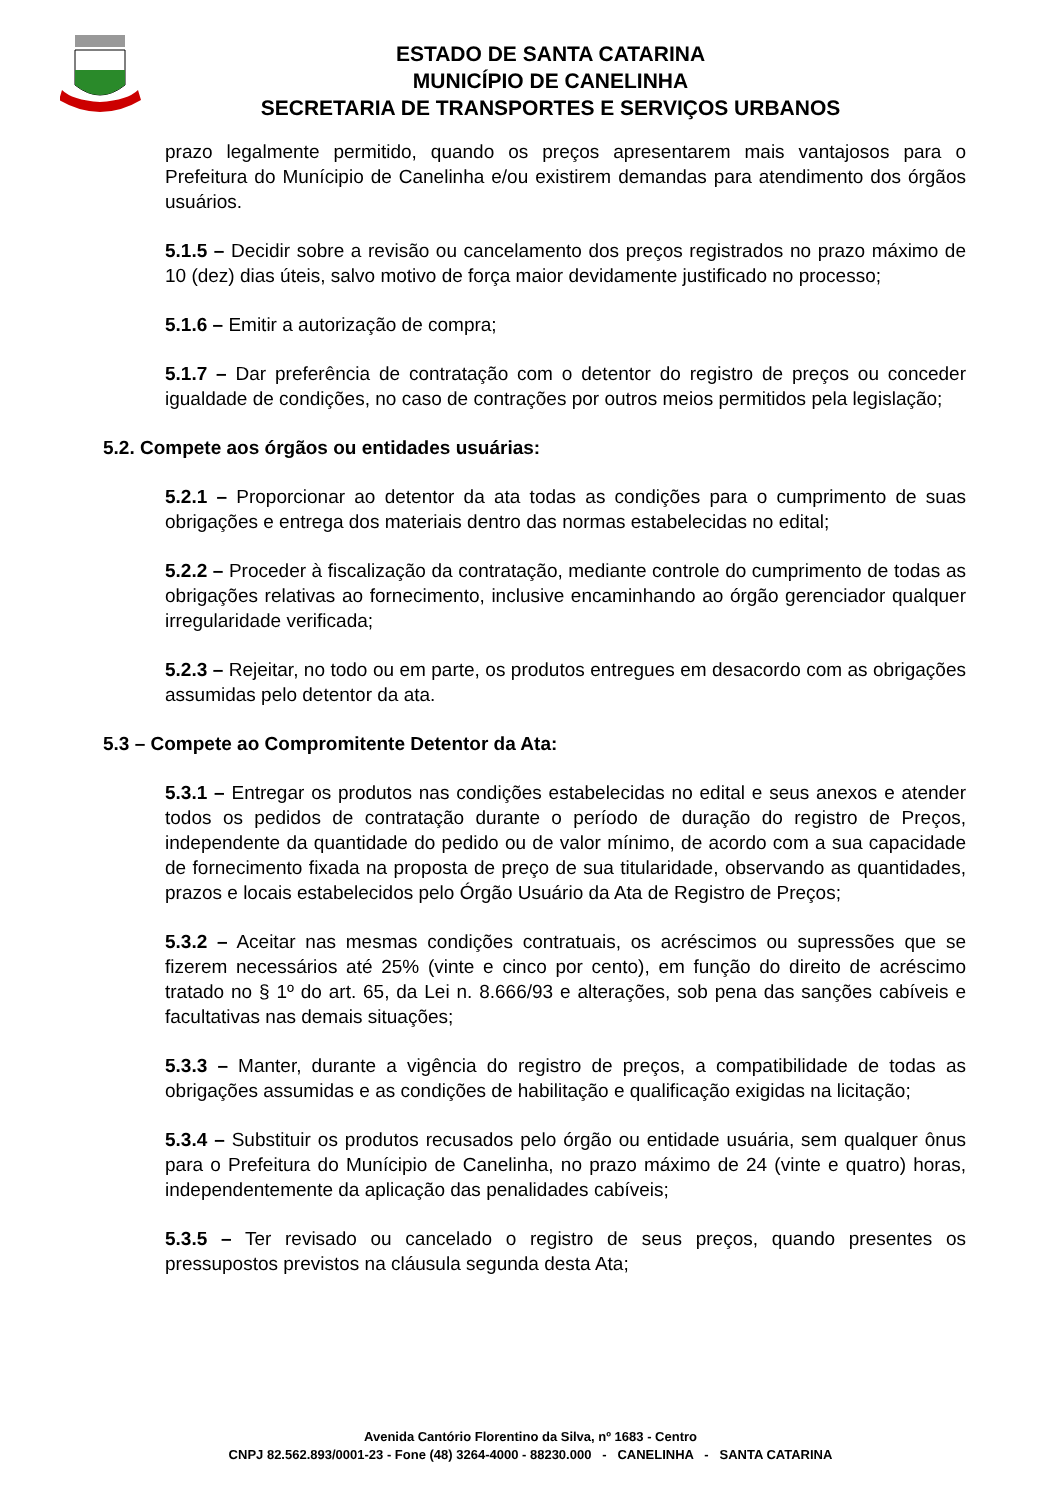ESTADO DE SANTA CATARINA
MUNICÍPIO DE CANELINHA
SECRETARIA DE TRANSPORTES E SERVIÇOS URBANOS
prazo legalmente permitido, quando os preços apresentarem mais vantajosos para o Prefeitura do Munícipio de Canelinha e/ou existirem demandas para atendimento dos órgãos usuários.
5.1.5 – Decidir sobre a revisão ou cancelamento dos preços registrados no prazo máximo de 10 (dez) dias úteis, salvo motivo de força maior devidamente justificado no processo;
5.1.6 – Emitir a autorização de compra;
5.1.7 – Dar preferência de contratação com o detentor do registro de preços ou conceder igualdade de condições, no caso de contrações por outros meios permitidos pela legislação;
5.2. Compete aos órgãos ou entidades usuárias:
5.2.1 – Proporcionar ao detentor da ata todas as condições para o cumprimento de suas obrigações e entrega dos materiais dentro das normas estabelecidas no edital;
5.2.2 – Proceder à fiscalização da contratação, mediante controle do cumprimento de todas as obrigações relativas ao fornecimento, inclusive encaminhando ao órgão gerenciador qualquer irregularidade verificada;
5.2.3 – Rejeitar, no todo ou em parte, os produtos entregues em desacordo com as obrigações assumidas pelo detentor da ata.
5.3 – Compete ao Compromitente Detentor da Ata:
5.3.1 – Entregar os produtos nas condições estabelecidas no edital e seus anexos e atender todos os pedidos de contratação durante o período de duração do registro de Preços, independente da quantidade do pedido ou de valor mínimo, de acordo com a sua capacidade de fornecimento fixada na proposta de preço de sua titularidade, observando as quantidades, prazos e locais estabelecidos pelo Órgão Usuário da Ata de Registro de Preços;
5.3.2 – Aceitar nas mesmas condições contratuais, os acréscimos ou supressões que se fizerem necessários até 25% (vinte e cinco por cento), em função do direito de acréscimo tratado no § 1º do art. 65, da Lei n. 8.666/93 e alterações, sob pena das sanções cabíveis e facultativas nas demais situações;
5.3.3 – Manter, durante a vigência do registro de preços, a compatibilidade de todas as obrigações assumidas e as condições de habilitação e qualificação exigidas na licitação;
5.3.4 – Substituir os produtos recusados pelo órgão ou entidade usuária, sem qualquer ônus para o Prefeitura do Munícipio de Canelinha, no prazo máximo de 24 (vinte e quatro) horas, independentemente da aplicação das penalidades cabíveis;
5.3.5 – Ter revisado ou cancelado o registro de seus preços, quando presentes os pressupostos previstos na cláusula segunda desta Ata;
Avenida Cantório Florentino da Silva, nº 1683 - Centro
CNPJ 82.562.893/0001-23 - Fone (48) 3264-4000 - 88230.000 - CANELINHA - SANTA CATARINA